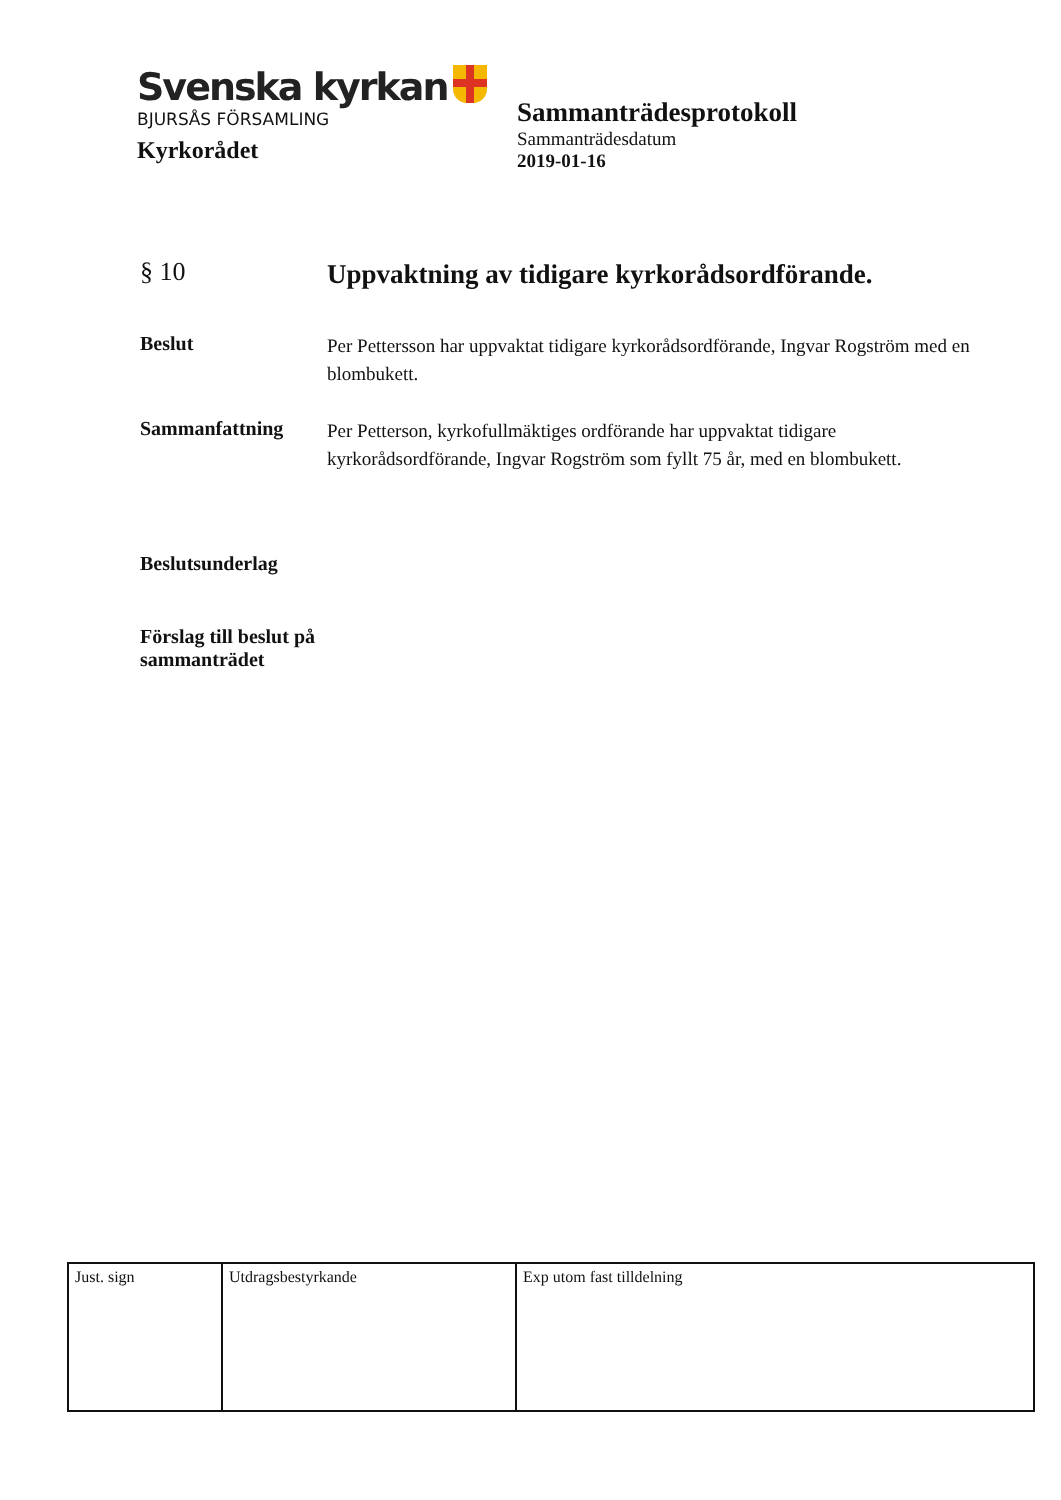Svenska kyrkan
BJURSÅS FÖRSAMLING
Kyrkorådet
Sammanträdesprotokoll
Sammanträdesdatum
2019-01-16
§ 10
Uppvaktning av tidigare kyrkorådsordförande.
Beslut
Per Pettersson har uppvaktat tidigare kyrkorådsordförande, Ingvar Rogström med en blombukett.
Sammanfattning
Per Petterson, kyrkofullmäktiges ordförande har uppvaktat tidigare kyrkorådsordförande, Ingvar Rogström som fyllt 75 år, med en blombukett.
Beslutsunderlag
Förslag till beslut på sammanträdet
| Just. sign | Utdragsbestyrkande | Exp utom fast tilldelning |